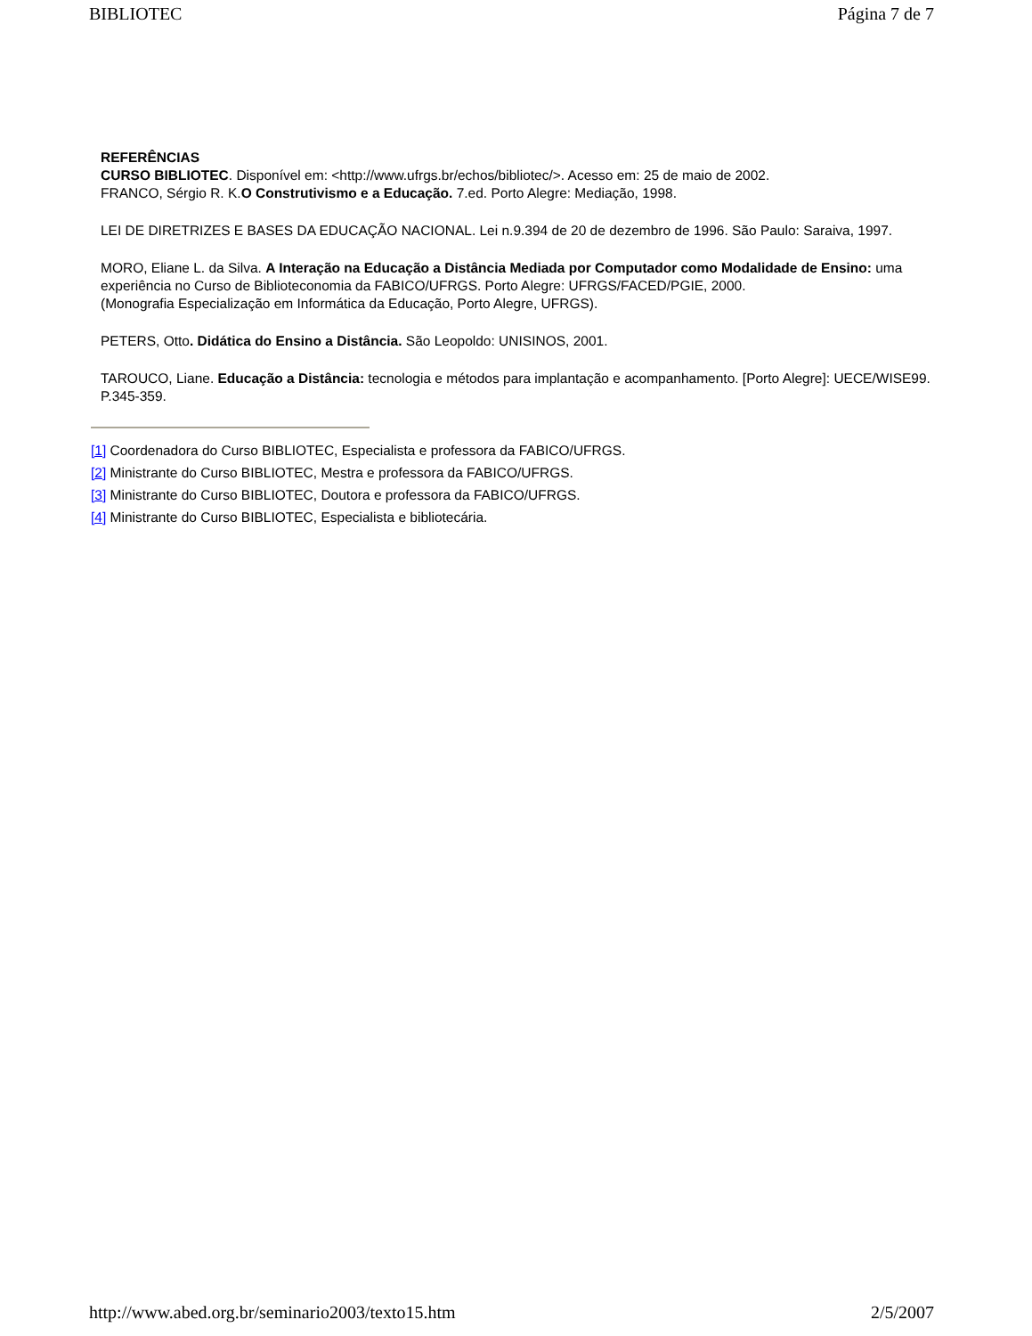BIBLIOTEC Página 7 de 7
REFERÊNCIAS
CURSO BIBLIOTEC. Disponível em: <http://www.ufrgs.br/echos/bibliotec/>. Acesso em: 25 de maio de 2002.
FRANCO, Sérgio R. K.O Construtivismo e a Educação. 7.ed. Porto Alegre: Mediação, 1998.
LEI DE DIRETRIZES E BASES DA EDUCAÇÃO NACIONAL. Lei n.9.394 de 20 de dezembro de 1996. São Paulo: Saraiva, 1997.
MORO, Eliane L. da Silva. A Interação na Educação a Distância Mediada por Computador como Modalidade de Ensino: uma experiência no Curso de Biblioteconomia da FABICO/UFRGS. Porto Alegre: UFRGS/FACED/PGIE, 2000.
(Monografia Especialização em Informática da Educação, Porto Alegre, UFRGS).
PETERS, Otto. Didática do Ensino a Distância. São Leopoldo: UNISINOS, 2001.
TAROUCO, Liane. Educação a Distância: tecnologia e métodos para implantação e acompanhamento. [Porto Alegre]: UECE/WISE99. P.345-359.
[1] Coordenadora do Curso BIBLIOTEC, Especialista e professora da FABICO/UFRGS.
[2] Ministrante do Curso BIBLIOTEC, Mestra e professora da FABICO/UFRGS.
[3] Ministrante do Curso BIBLIOTEC, Doutora e professora da FABICO/UFRGS.
[4] Ministrante do Curso BIBLIOTEC, Especialista e bibliotecária.
http://www.abed.org.br/seminario2003/texto15.htm 2/5/2007